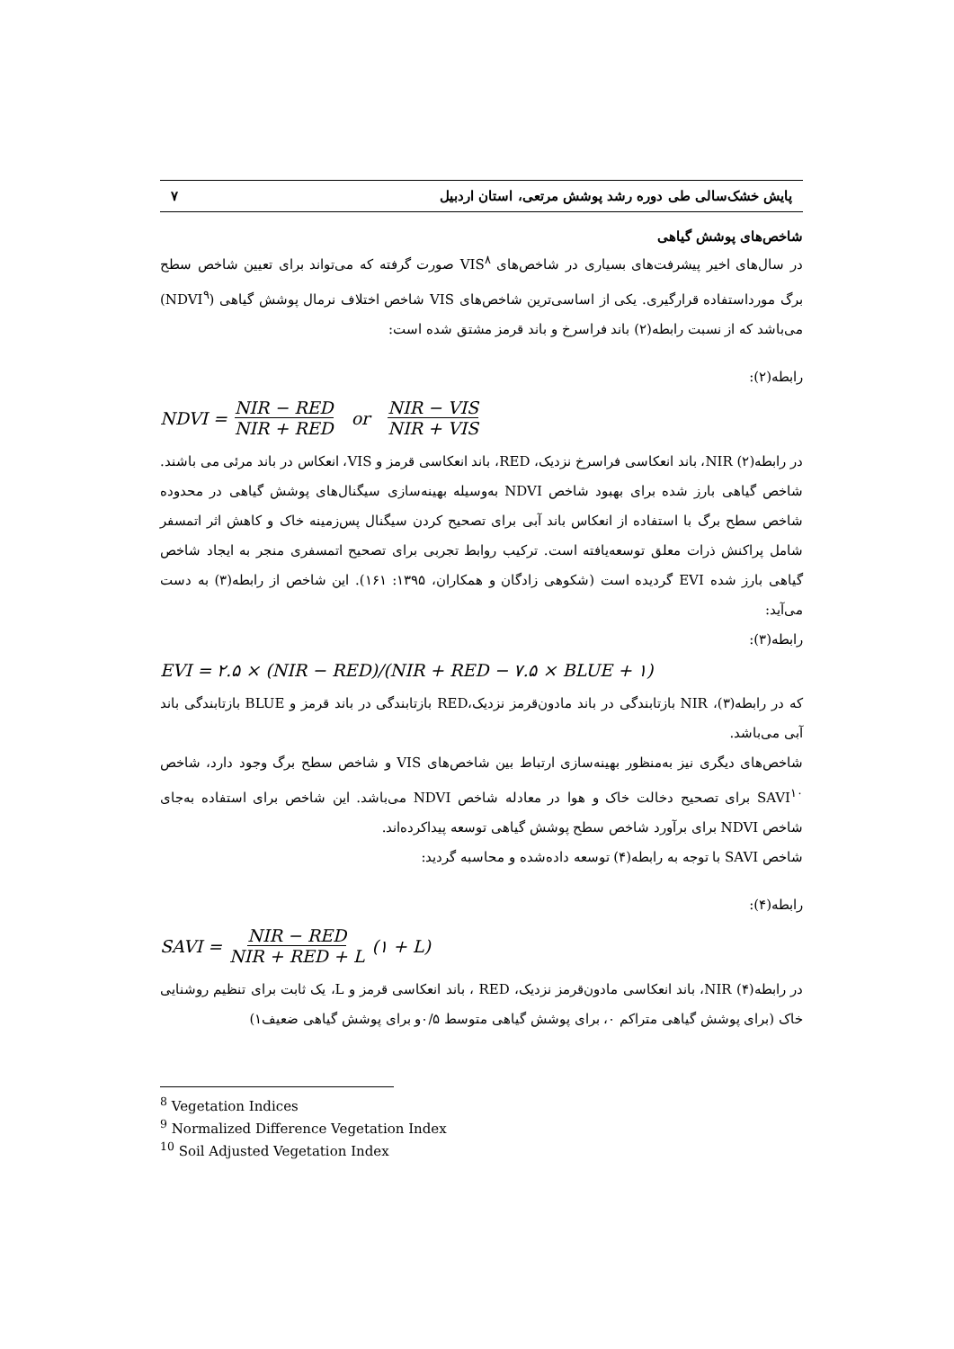پایش خشک‌سالی طی دوره رشد پوشش مرتعی، استان اردبیل ۷
شاخص‌های پوشش گیاهی
در سال‌های اخیر پیشرفت‌های بسیاری در شاخص‌های VIS<sup>۸</sup> صورت گرفته که می‌تواند برای تعیین شاخص سطح برگ مورداستفاده قرارگیری. یکی از اساسی‌ترین شاخص‌های VIS شاخص اختلاف نرمال پوشش گیاهی (NDVI<sup>۹</sup>) می‌باشد که از نسبت رابطه(۲) باند فراسرخ و باند قرمز مشتق شده است:
رابطه(۲):
NDVI = NIR − RED NIR + RED or NIR − VIS NIR + VIS
در رابطه(۲) NIR، باند انعکاسی فراسرخ نزدیک، RED، باند انعکاسی قرمز و VIS، انعکاس در باند مرئی می باشند.
شاخص گیاهی بارز شده برای بهبود شاخص NDVI به‌وسیله بهینه‌سازی سیگنال‌های پوشش گیاهی در محدوده شاخص سطح برگ با استفاده از انعکاس باند آبی برای تصحیح کردن سیگنال پس‌زمینه خاک و کاهش اثر اتمسفر شامل پراکنش ذرات معلق توسعه‌یافته است. ترکیب روابط تجربی برای تصحیح اتمسفری منجر به ایجاد شاخص گیاهی بارز شده EVI گردیده است (شکوهی زادگان و همکاران، ۱۳۹۵: ۱۶۱). این شاخص از رابطه(۳) به دست می‌آید:
رابطه(۳):
EVI = ۲.۵ × (NIR − RED)/(NIR + RED − ۷.۵ × BLUE + ۱)
که در رابطه(۳)، NIR بازتابندگی در باند مادون‌قرمز نزدیک،RED بازتابندگی در باند قرمز و BLUE بازتابندگی باند آبی می‌باشد.
شاخص‌های دیگری نیز به‌منظور بهینه‌سازی ارتباط بین شاخص‌های VIS و شاخص سطح برگ وجود دارد، شاخص SAVI<sup>۱۰</sup> برای تصحیح دخالت خاک و هوا در معادله شاخص NDVI می‌باشد. این شاخص برای استفاده به‌جای شاخص NDVI برای برآورد شاخص سطح پوشش گیاهی توسعه پیداکرده‌اند.
شاخص SAVI با توجه به رابطه(۴) توسعه داده‌شده و محاسبه گردید:
رابطه(۴):
SAVI = NIR − RED NIR + RED + L (۱ + L)
در رابطه(۴) NIR، باند انعکاسی مادون‌قرمز نزدیک، RED ، باند انعکاسی قرمز و L، یک ثابت برای تنظیم روشنایی خاک (برای پوشش گیاهی متراکم ۰، برای پوشش گیاهی متوسط ۰/۵و برای پوشش گیاهی ضعیف۱)
<sup>8</sup> Vegetation Indices
<sup>9</sup> Normalized Difference Vegetation Index
<sup>10</sup> Soil Adjusted Vegetation Index